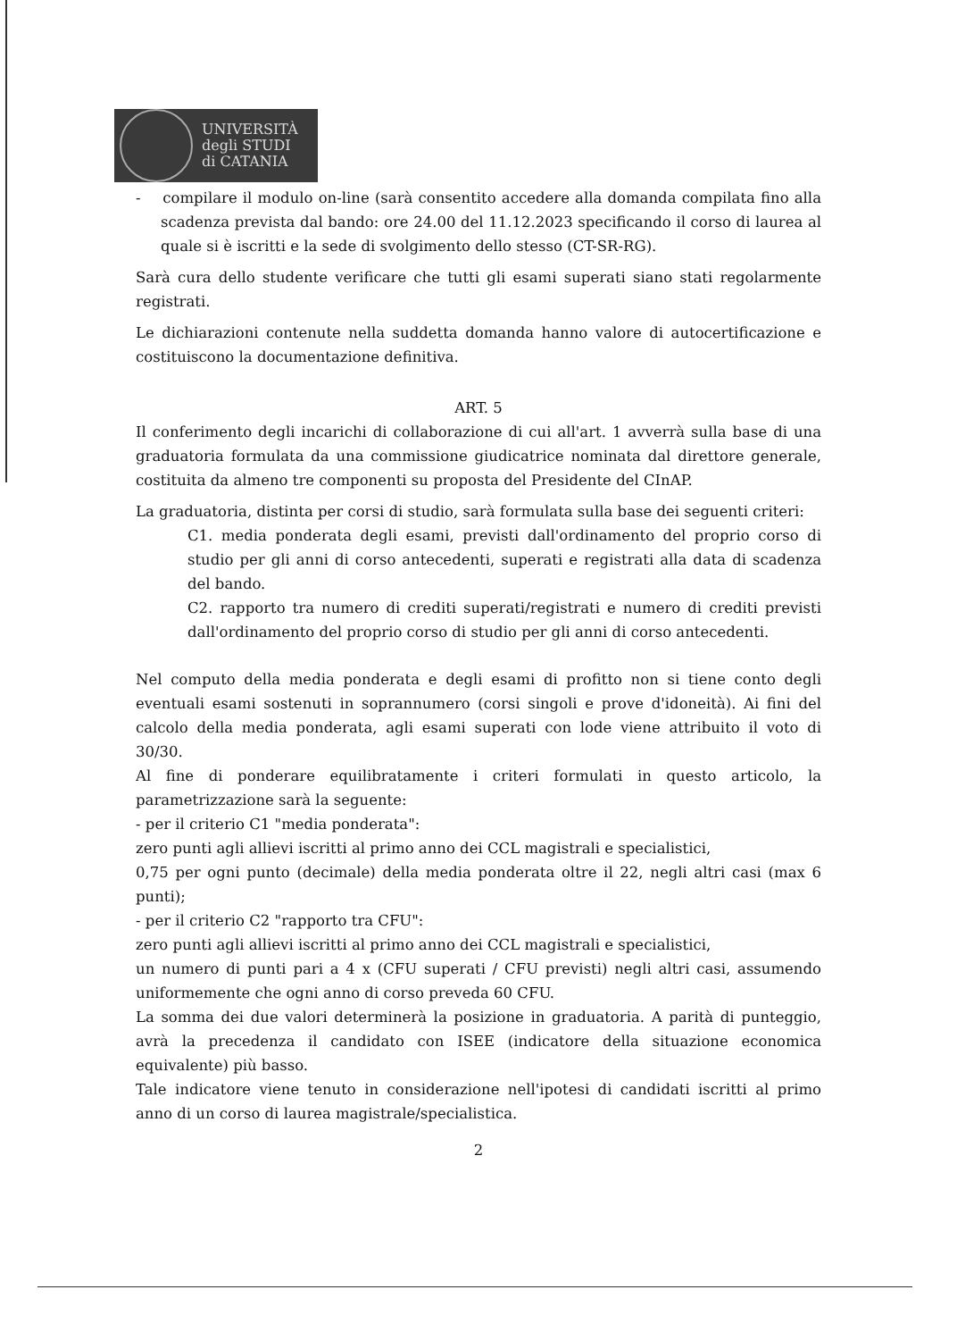UNIVERSITÀ
degli STUDI
di CATANIA
- compilare il modulo on-line (sarà consentito accedere alla domanda compilata fino alla scadenza prevista dal bando: ore 24.00 del 11.12.2023 specificando il corso di laurea al quale si è iscritti e la sede di svolgimento dello stesso (CT-SR-RG).
Sarà cura dello studente verificare che tutti gli esami superati siano stati regolarmente registrati.
Le dichiarazioni contenute nella suddetta domanda hanno valore di autocertificazione e costituiscono la documentazione definitiva.
ART. 5
Il conferimento degli incarichi di collaborazione di cui all'art. 1 avverrà sulla base di una graduatoria formulata da una commissione giudicatrice nominata dal direttore generale, costituita da almeno tre componenti su proposta del Presidente del CInAP.
La graduatoria, distinta per corsi di studio, sarà formulata sulla base dei seguenti criteri:
C1. media ponderata degli esami, previsti dall'ordinamento del proprio corso di studio per gli anni di corso antecedenti, superati e registrati alla data di scadenza del bando.
C2. rapporto tra numero di crediti superati/registrati e numero di crediti previsti dall'ordinamento del proprio corso di studio per gli anni di corso antecedenti.
Nel computo della media ponderata e degli esami di profitto non si tiene conto degli eventuali esami sostenuti in soprannumero (corsi singoli e prove d'idoneità). Ai fini del calcolo della media ponderata, agli esami superati con lode viene attribuito il voto di 30/30.
Al fine di ponderare equilibratamente i criteri formulati in questo articolo, la parametrizzazione sarà la seguente:
- per il criterio C1 "media ponderata":
zero punti agli allievi iscritti al primo anno dei CCL magistrali e specialistici,
0,75 per ogni punto (decimale) della media ponderata oltre il 22, negli altri casi (max 6 punti);
- per il criterio C2 "rapporto tra CFU":
zero punti agli allievi iscritti al primo anno dei CCL magistrali e specialistici,
un numero di punti pari a 4 x (CFU superati / CFU previsti) negli altri casi, assumendo uniformemente che ogni anno di corso preveda 60 CFU.
La somma dei due valori determinerà la posizione in graduatoria. A parità di punteggio, avrà la precedenza il candidato con ISEE (indicatore della situazione economica equivalente) più basso.
Tale indicatore viene tenuto in considerazione nell'ipotesi di candidati iscritti al primo anno di un corso di laurea magistrale/specialistica.
2